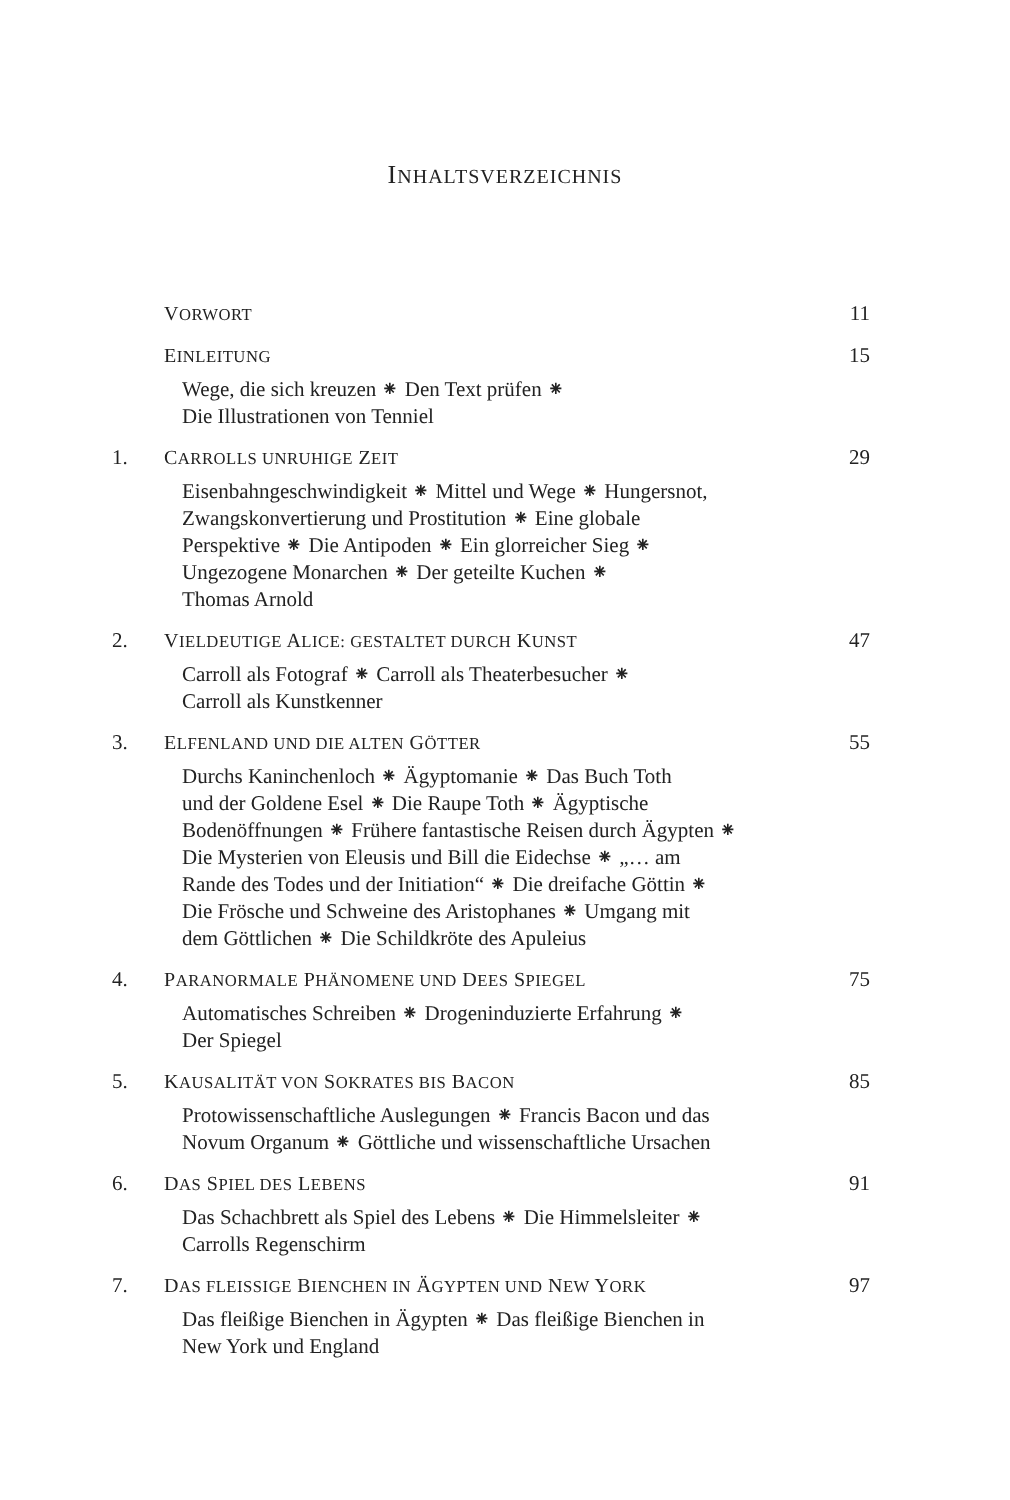INHALTSVERZEICHNIS
VORWORT 11
EINLEITUNG 15
Wege, die sich kreuzen ⁕ Den Text prüfen ⁕
Die Illustrationen von Tenniel
1. CARROLLS UNRUHIGE ZEIT 29
Eisenbahngeschwindigkeit ⁕ Mittel und Wege ⁕ Hungersnot,
Zwangskonvertierung und Prostitution ⁕ Eine globale
Perspektive ⁕ Die Antipoden ⁕ Ein glorreicher Sieg ⁕
Ungezogene Monarchen ⁕ Der geteilte Kuchen ⁕
Thomas Arnold
2. VIELDEUTIGE ALICE: GESTALTET DURCH KUNST 47
Carroll als Fotograf ⁕ Carroll als Theaterbesucher ⁕
Carroll als Kunstkenner
3. ELFENLAND UND DIE ALTEN GÖTTER 55
Durchs Kaninchenloch ⁕ Ägyptomanie ⁕ Das Buch Toth
und der Goldene Esel ⁕ Die Raupe Toth ⁕ Ägyptische
Bodenöffnungen ⁕ Frühere fantastische Reisen durch Ägypten ⁕
Die Mysterien von Eleusis und Bill die Eidechse ⁕ „… am
Rande des Todes und der Initiation“ ⁕ Die dreifache Göttin ⁕
Die Frösche und Schweine des Aristophanes ⁕ Umgang mit
dem Göttlichen ⁕ Die Schildkröte des Apuleius
4. PARANORMALE PHÄNOMENE UND DEES SPIEGEL 75
Automatisches Schreiben ⁕ Drogeninduzierte Erfahrung ⁕
Der Spiegel
5. KAUSALITÄT VON SOKRATES BIS BACON 85
Protowissenschaftliche Auslegungen ⁕ Francis Bacon und das
Novum Organum ⁕ Göttliche und wissenschaftliche Ursachen
6. DAS SPIEL DES LEBENS 91
Das Schachbrett als Spiel des Lebens ⁕ Die Himmelsleiter ⁕
Carrolls Regenschirm
7. DAS FLEISSIGE BIENCHEN IN ÄGYPTEN UND NEW YORK 97
Das fleißige Bienchen in Ägypten ⁕ Das fleißige Bienchen in
New York und England